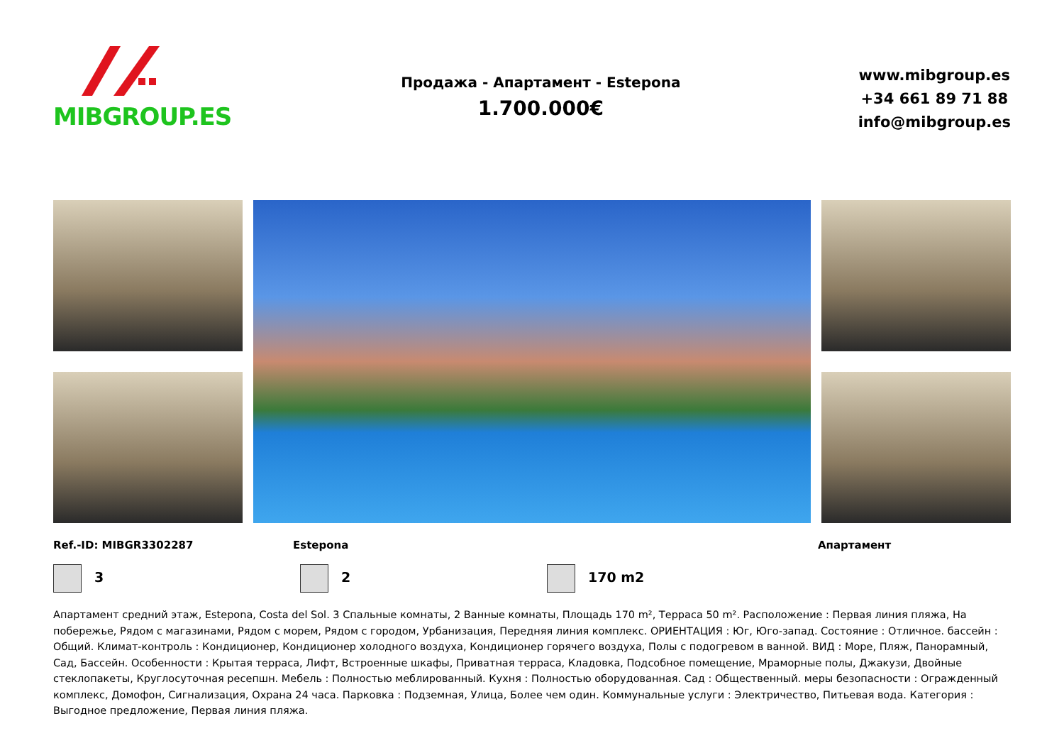MIBGROUP.ES
Продажа - Апартамент - Estepona
1.700.000€
www.mibgroup.es
+34 661 89 71 88
info@mibgroup.es
Ref.-ID: MIBGR3302287 Estepona Апартамент
3 2 170 m2
Апартамент средний этаж, Estepona, Costa del Sol. 3 Спальные комнаты, 2 Ванные комнаты, Площадь 170 m², Терраса 50 m². Расположение : Первая линия пляжа, На побережье, Рядом с магазинами, Рядом с морем, Рядом с городом, Урбанизация, Передняя линия комплекс. ОРИЕНТАЦИЯ : Юг, Юго-запад. Состояние : Отличное. бассейн : Общий. Климат-контроль : Кондиционер, Кондиционер холодного воздуха, Кондиционер горячего воздуха, Полы с подогревом в ванной. ВИД : Море, Пляж, Панорамный, Сад, Бассейн. Особенности : Крытая терраса, Лифт, Встроенные шкафы, Приватная терраса, Кладовка, Подсобное помещение, Мраморные полы, Джакузи, Двойные стеклопакеты, Круглосуточная ресепшн. Мебель : Полностью меблированный. Кухня : Полностью оборудованная. Сад : Общественный. меры безопасности : Огражденный комплекс, Домофон, Сигнализация, Охрана 24 часа. Парковка : Подземная, Улица, Более чем один. Коммунальные услуги : Электричество, Питьевая вода. Категория : Выгодное предложение, Первая линия пляжа.